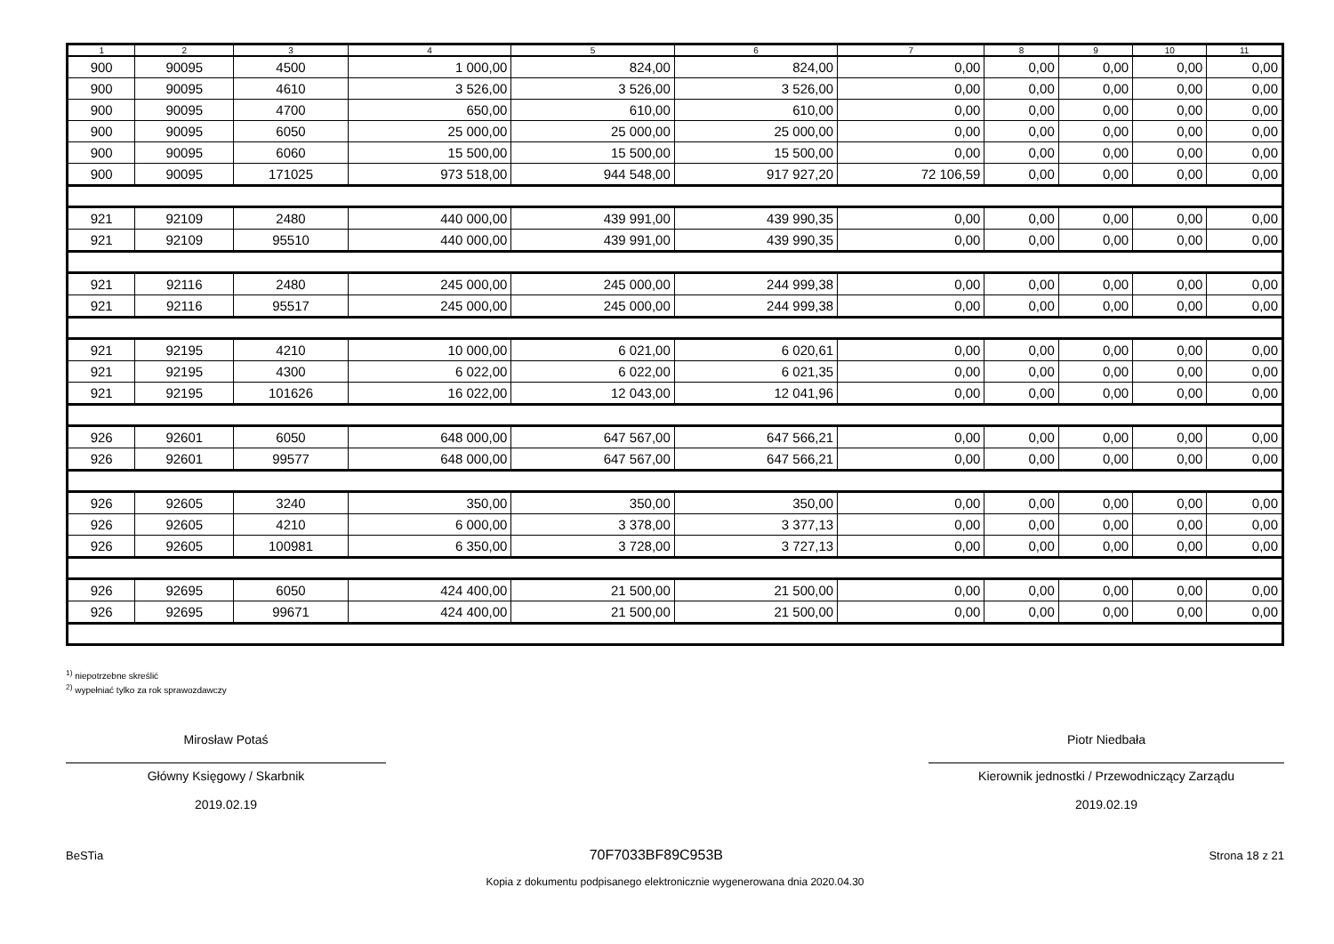| 1 | 2 | 3 | 4 | 5 | 6 | 7 | 8 | 9 | 10 | 11 |
| --- | --- | --- | --- | --- | --- | --- | --- | --- | --- | --- |
| 900 | 90095 | 4500 | 1 000,00 | 824,00 | 824,00 | 0,00 | 0,00 | 0,00 | 0,00 | 0,00 |
| 900 | 90095 | 4610 | 3 526,00 | 3 526,00 | 3 526,00 | 0,00 | 0,00 | 0,00 | 0,00 | 0,00 |
| 900 | 90095 | 4700 | 650,00 | 610,00 | 610,00 | 0,00 | 0,00 | 0,00 | 0,00 | 0,00 |
| 900 | 90095 | 6050 | 25 000,00 | 25 000,00 | 25 000,00 | 0,00 | 0,00 | 0,00 | 0,00 | 0,00 |
| 900 | 90095 | 6060 | 15 500,00 | 15 500,00 | 15 500,00 | 0,00 | 0,00 | 0,00 | 0,00 | 0,00 |
| 900 | 90095 | 171025 | 973 518,00 | 944 548,00 | 917 927,20 | 72 106,59 | 0,00 | 0,00 | 0,00 | 0,00 |
| 921 | 92109 | 2480 | 440 000,00 | 439 991,00 | 439 990,35 | 0,00 | 0,00 | 0,00 | 0,00 | 0,00 |
| 921 | 92109 | 95510 | 440 000,00 | 439 991,00 | 439 990,35 | 0,00 | 0,00 | 0,00 | 0,00 | 0,00 |
| 921 | 92116 | 2480 | 245 000,00 | 245 000,00 | 244 999,38 | 0,00 | 0,00 | 0,00 | 0,00 | 0,00 |
| 921 | 92116 | 95517 | 245 000,00 | 245 000,00 | 244 999,38 | 0,00 | 0,00 | 0,00 | 0,00 | 0,00 |
| 921 | 92195 | 4210 | 10 000,00 | 6 021,00 | 6 020,61 | 0,00 | 0,00 | 0,00 | 0,00 | 0,00 |
| 921 | 92195 | 4300 | 6 022,00 | 6 022,00 | 6 021,35 | 0,00 | 0,00 | 0,00 | 0,00 | 0,00 |
| 921 | 92195 | 101626 | 16 022,00 | 12 043,00 | 12 041,96 | 0,00 | 0,00 | 0,00 | 0,00 | 0,00 |
| 926 | 92601 | 6050 | 648 000,00 | 647 567,00 | 647 566,21 | 0,00 | 0,00 | 0,00 | 0,00 | 0,00 |
| 926 | 92601 | 99577 | 648 000,00 | 647 567,00 | 647 566,21 | 0,00 | 0,00 | 0,00 | 0,00 | 0,00 |
| 926 | 92605 | 3240 | 350,00 | 350,00 | 350,00 | 0,00 | 0,00 | 0,00 | 0,00 | 0,00 |
| 926 | 92605 | 4210 | 6 000,00 | 3 378,00 | 3 377,13 | 0,00 | 0,00 | 0,00 | 0,00 | 0,00 |
| 926 | 92605 | 100981 | 6 350,00 | 3 728,00 | 3 727,13 | 0,00 | 0,00 | 0,00 | 0,00 | 0,00 |
| 926 | 92695 | 6050 | 424 400,00 | 21 500,00 | 21 500,00 | 0,00 | 0,00 | 0,00 | 0,00 | 0,00 |
| 926 | 92695 | 99671 | 424 400,00 | 21 500,00 | 21 500,00 | 0,00 | 0,00 | 0,00 | 0,00 | 0,00 |
<sup>1)</sup> niepotrzebne skreślić
<sup>2)</sup> wypełniać tylko za rok sprawozdawczy
Mirosław Potaś
Główny Księgowy / Skarbnik
2019.02.19
Piotr Niedbała
Kierownik jednostki / Przewodniczący Zarządu
2019.02.19
BeSTia 70F7033BF89C953B Strona 18 z 21
Kopia z dokumentu podpisanego elektronicznie wygenerowana dnia 2020.04.30